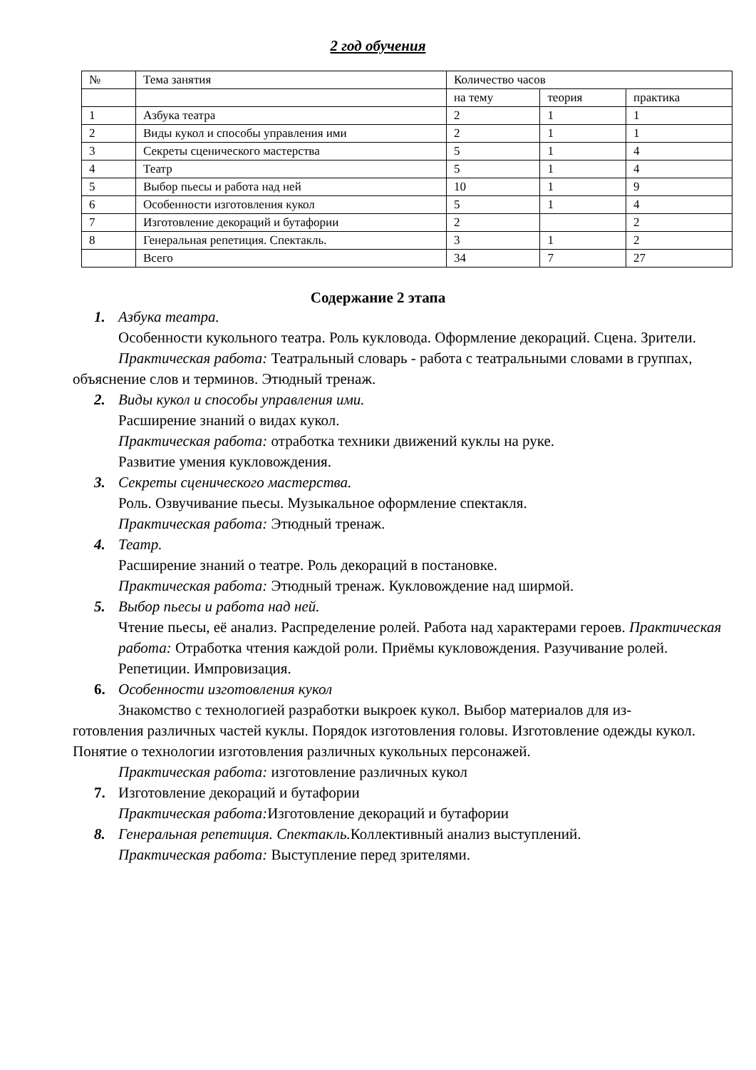2 год обучения
| № | Тема занятия | Количество часов | | |
| | | на тему | теория | практика |
| 1 | Азбука театра | 2 | 1 | 1 |
| 2 | Виды кукол и способы управления ими | 2 | 1 | 1 |
| 3 | Секреты сценического мастерства | 5 | 1 | 4 |
| 4 | Театр | 5 | 1 | 4 |
| 5 | Выбор пьесы и работа над ней | 10 | 1 | 9 |
| 6 | Особенности изготовления кукол | 5 | 1 | 4 |
| 7 | Изготовление декораций и бутафории | 2 | | 2 |
| 8 | Генеральная репетиция. Спектакль. | 3 | 1 | 2 |
| | Всего | 34 | 7 | 27 |
Содержание 2 этапа
1. Азбука театра.
Особенности кукольного театра. Роль кукловода. Оформление декораций. Сцена. Зрители.
Практическая работа: Театральный словарь - работа с театральными словами в группах, объяснение слов и терминов. Этюдный тренаж.
2. Виды кукол и способы управления ими.
Расширение знаний о видах кукол.
Практическая работа: отработка техники движений куклы на руке.
Развитие умения кукловождения.
3. Секреты сценического мастерства.
Роль. Озвучивание пьесы. Музыкальное оформление спектакля.
Практическая работа: Этюдный тренаж.
4. Театр.
Расширение знаний о театре. Роль декораций в постановке.
Практическая работа: Этюдный тренаж. Кукловождение над ширмой.
5. Выбор пьесы и работа над ней.
Чтение пьесы, её анализ. Распределение ролей. Работа над характерами героев. Практическая работа: Отработка чтения каждой роли. Приёмы кукловождения. Разучивание ролей. Репетиции. Импровизация.
6. Особенности изготовления кукол
Знакомство с технологией разработки выкроек кукол. Выбор материалов для из-
готовления различных частей куклы. Порядок изготовления головы. Изготовление одежды кукол. Понятие о технологии изготовления различных кукольных персонажей.
Практическая работа: изготовление различных кукол
7. Изготовление декораций и бутафории
Практическая работа: Изготовление декораций и бутафории
8. Генеральная репетиция. Спектакль. Коллективный анализ выступлений.
Практическая работа: Выступление перед зрителями.